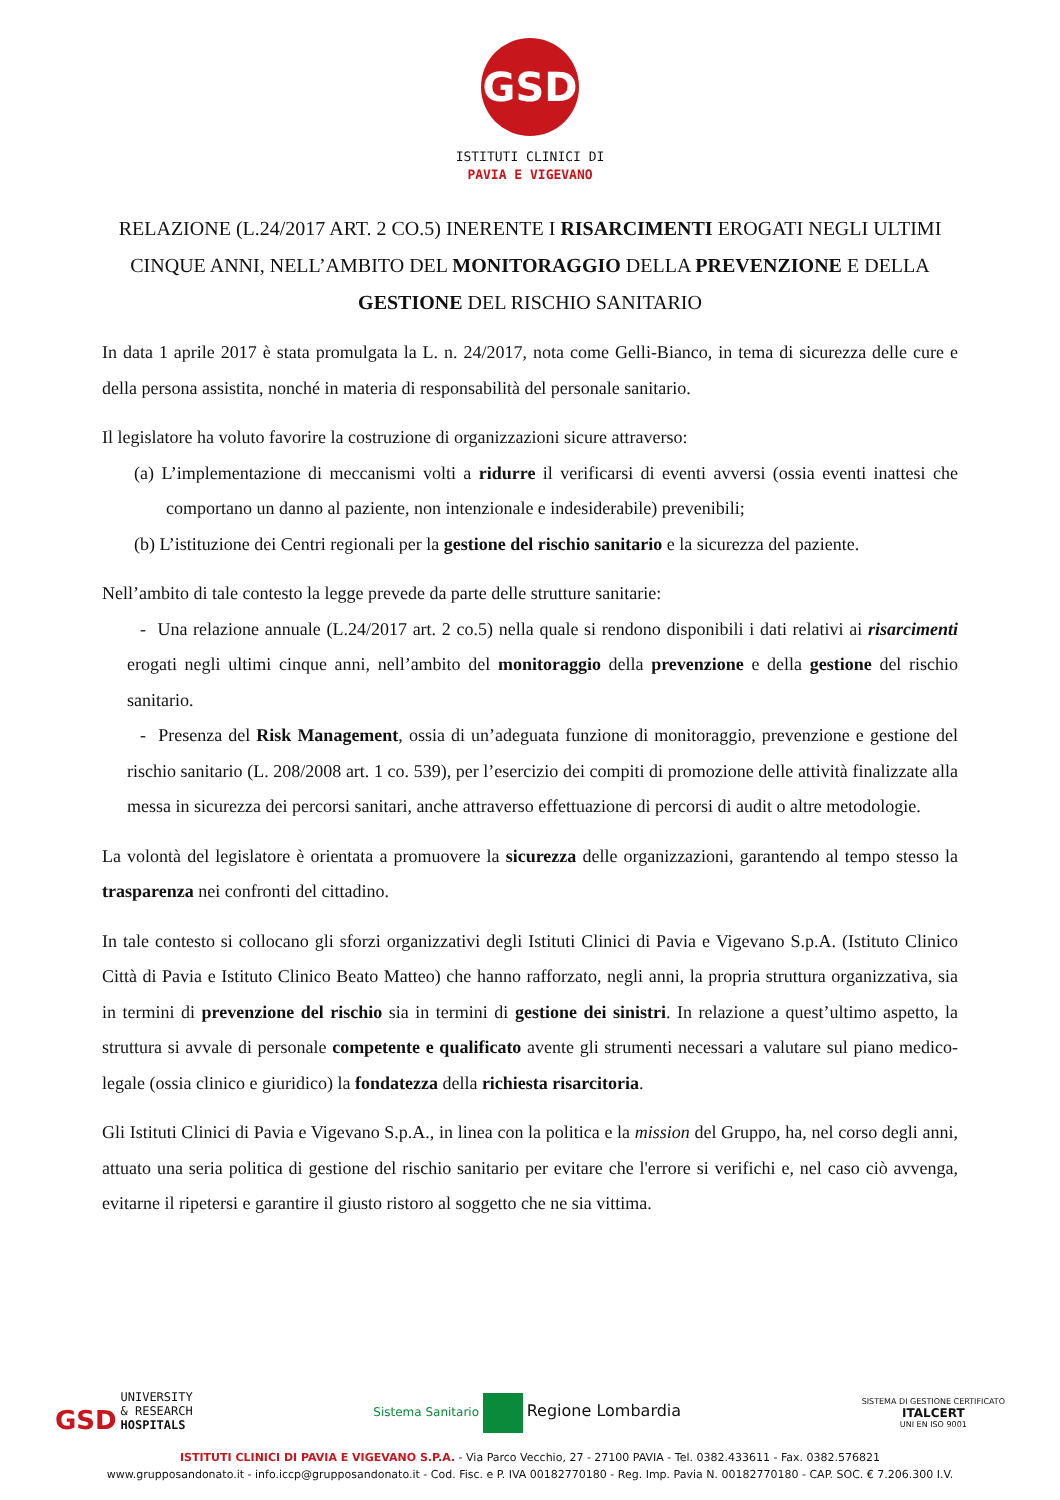GSD
ISTITUTI CLINICI DI
PAVIA E VIGEVANO
RELAZIONE (L.24/2017 ART. 2 CO.5) INERENTE I RISARCIMENTI EROGATI NEGLI ULTIMI CINQUE ANNI, NELL’AMBITO DEL MONITORAGGIO DELLA PREVENZIONE E DELLA GESTIONE DEL RISCHIO SANITARIO
In data 1 aprile 2017 è stata promulgata la L. n. 24/2017, nota come Gelli-Bianco, in tema di sicurezza delle cure e della persona assistita, nonché in materia di responsabilità del personale sanitario.
Il legislatore ha voluto favorire la costruzione di organizzazioni sicure attraverso:
(a) L’implementazione di meccanismi volti a ridurre il verificarsi di eventi avversi (ossia eventi inattesi che comportano un danno al paziente, non intenzionale e indesiderabile) prevenibili;
(b) L’istituzione dei Centri regionali per la gestione del rischio sanitario e la sicurezza del paziente.
Nell’ambito di tale contesto la legge prevede da parte delle strutture sanitarie:
- Una relazione annuale (L.24/2017 art. 2 co.5) nella quale si rendono disponibili i dati relativi ai risarcimenti erogati negli ultimi cinque anni, nell’ambito del monitoraggio della prevenzione e della gestione del rischio sanitario.
- Presenza del Risk Management, ossia di un’adeguata funzione di monitoraggio, prevenzione e gestione del rischio sanitario (L. 208/2008 art. 1 co. 539), per l’esercizio dei compiti di promozione delle attività finalizzate alla messa in sicurezza dei percorsi sanitari, anche attraverso effettuazione di percorsi di audit o altre metodologie.
La volontà del legislatore è orientata a promuovere la sicurezza delle organizzazioni, garantendo al tempo stesso la trasparenza nei confronti del cittadino.
In tale contesto si collocano gli sforzi organizzativi degli Istituti Clinici di Pavia e Vigevano S.p.A. (Istituto Clinico Città di Pavia e Istituto Clinico Beato Matteo) che hanno rafforzato, negli anni, la propria struttura organizzativa, sia in termini di prevenzione del rischio sia in termini di gestione dei sinistri. In relazione a quest’ultimo aspetto, la struttura si avvale di personale competente e qualificato avente gli strumenti necessari a valutare sul piano medico-legale (ossia clinico e giuridico) la fondatezza della richiesta risarcitoria.
Gli Istituti Clinici di Pavia e Vigevano S.p.A., in linea con la politica e la mission del Gruppo, ha, nel corso degli anni, attuato una seria politica di gestione del rischio sanitario per evitare che l'errore si verifichi e, nel caso ciò avvenga, evitarne il ripetersi e garantire il giusto ristoro al soggetto che ne sia vittima.
GSD UNIVERSITY
& RESEARCH
HOSPITALS
Sistema Sanitario Regione Lombardia
SISTEMA DI GESTIONE CERTIFICATO
ITALCERT
UNI EN ISO 9001
ISTITUTI CLINICI DI PAVIA E VIGEVANO S.P.A. - Via Parco Vecchio, 27 - 27100 PAVIA - Tel. 0382.433611 - Fax. 0382.576821
www.grupposandonato.it - info.iccp@grupposandonato.it - Cod. Fisc. e P. IVA 00182770180 - Reg. Imp. Pavia N. 00182770180 - CAP. SOC. € 7.206.300 I.V.